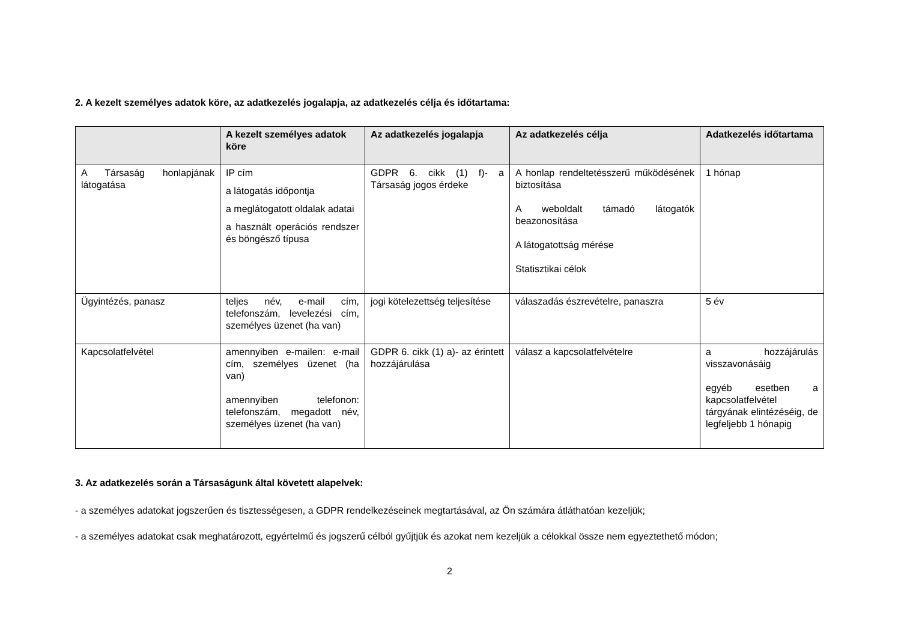2. A kezelt személyes adatok köre, az adatkezelés jogalapja, az adatkezelés célja és időtartama:
| | A kezelt személyes adatok köre | Az adatkezelés jogalapja | Az adatkezelés célja | Adatkezelés időtartama |
| --- | --- | --- | --- | --- |
| A Társaság honlapjának látogatása | IP cím a látogatás időpontja a meglátogatott oldalak adatai a használt operációs rendszer és böngésző típusa | GDPR 6. cikk (1) f)- a Társaság jogos érdeke | A honlap rendeltetésszerű működésének biztosítása A weboldalt támadó látogatók beazonosítása A látogatottság mérése Statisztikai célok | 1 hónap |
| Ügyintézés, panasz | teljes név, e-mail cím, telefonszám, levelezési cím, személyes üzenet (ha van) | jogi kötelezettség teljesítése | válaszadás észrevételre, panaszra | 5 év |
| Kapcsolatfelvétel | amennyiben e-mailen: e-mail cím, személyes üzenet (ha van) amennyiben telefonon: telefonszám, megadott név, személyes üzenet (ha van) | GDPR 6. cikk (1) a)- az érintett hozzájárulása | válasz a kapcsolatfelvételre | a hozzájárulás visszavonásáig egyéb esetben a kapcsolatfelvétel tárgyának elintézéséig, de legfeljebb 1 hónapig |
3. Az adatkezelés során a Társaságunk által követett alapelvek:
- a személyes adatokat jogszerűen és tisztességesen, a GDPR rendelkezéseinek megtartásával, az Ön számára átláthatóan kezeljük;
- a személyes adatokat csak meghatározott, egyértelmű és jogszerű célból gyűjtjük és azokat nem kezeljük a célokkal össze nem egyeztethető módon;
2